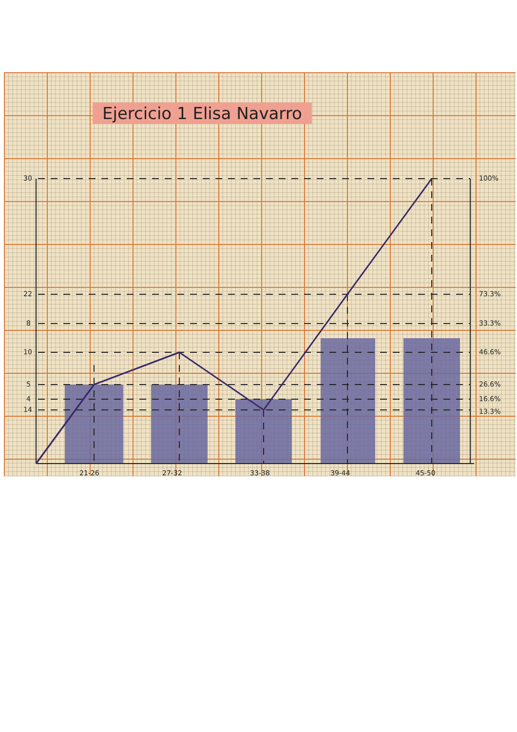30
22
14
10
8
5
4
100%
73.3%
46.6%
33.3%
26.6%
16.6%
13.3%
21-26
27-32
33-38
39-44
45-50
Ejercicio 1 Elisa Navarro